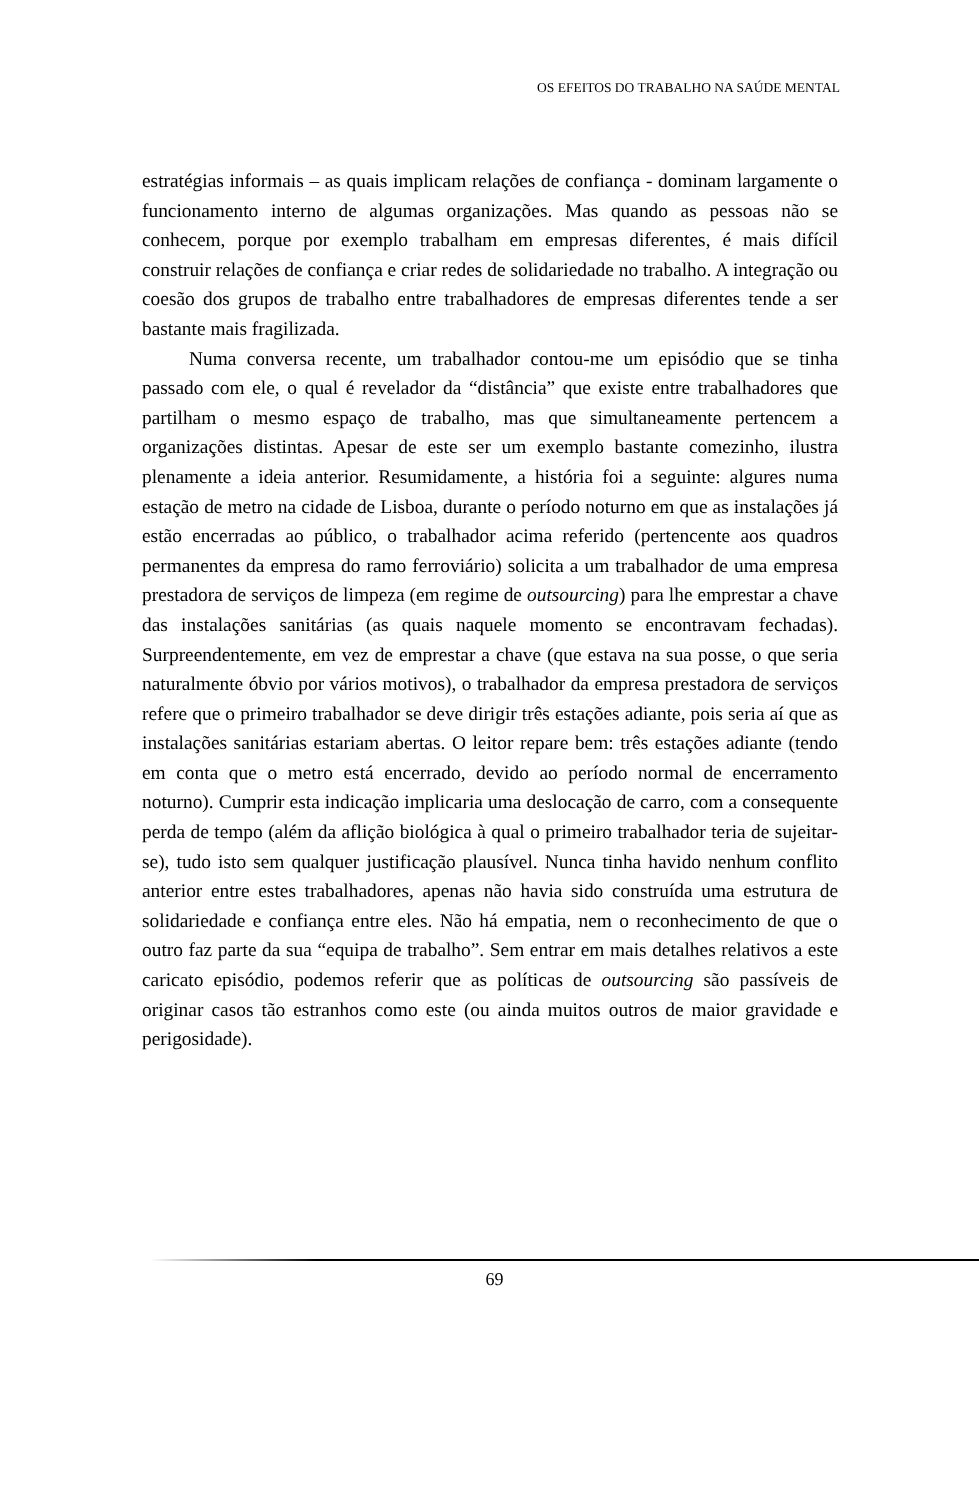OS EFEITOS DO TRABALHO NA SAÚDE MENTAL
estratégias informais – as quais implicam relações de confiança - dominam largamente o funcionamento interno de algumas organizações. Mas quando as pessoas não se conhecem, porque por exemplo trabalham em empresas diferentes, é mais difícil construir relações de confiança e criar redes de solidariedade no trabalho. A integração ou coesão dos grupos de trabalho entre trabalhadores de empresas diferentes tende a ser bastante mais fragilizada.
Numa conversa recente, um trabalhador contou-me um episódio que se tinha passado com ele, o qual é revelador da “distância” que existe entre trabalhadores que partilham o mesmo espaço de trabalho, mas que simultaneamente pertencem a organizações distintas. Apesar de este ser um exemplo bastante comezinho, ilustra plenamente a ideia anterior. Resumidamente, a história foi a seguinte: algures numa estação de metro na cidade de Lisboa, durante o período noturno em que as instalações já estão encerradas ao público, o trabalhador acima referido (pertencente aos quadros permanentes da empresa do ramo ferroviário) solicita a um trabalhador de uma empresa prestadora de serviços de limpeza (em regime de outsourcing) para lhe emprestar a chave das instalações sanitárias (as quais naquele momento se encontravam fechadas). Surpreendentemente, em vez de emprestar a chave (que estava na sua posse, o que seria naturalmente óbvio por vários motivos), o trabalhador da empresa prestadora de serviços refere que o primeiro trabalhador se deve dirigir três estações adiante, pois seria aí que as instalações sanitárias estariam abertas. O leitor repare bem: três estações adiante (tendo em conta que o metro está encerrado, devido ao período normal de encerramento noturno). Cumprir esta indicação implicaria uma deslocação de carro, com a consequente perda de tempo (além da aflição biológica à qual o primeiro trabalhador teria de sujeitar-se), tudo isto sem qualquer justificação plausível. Nunca tinha havido nenhum conflito anterior entre estes trabalhadores, apenas não havia sido construída uma estrutura de solidariedade e confiança entre eles. Não há empatia, nem o reconhecimento de que o outro faz parte da sua “equipa de trabalho”. Sem entrar em mais detalhes relativos a este caricato episódio, podemos referir que as políticas de outsourcing são passíveis de originar casos tão estranhos como este (ou ainda muitos outros de maior gravidade e perigosidade).
69